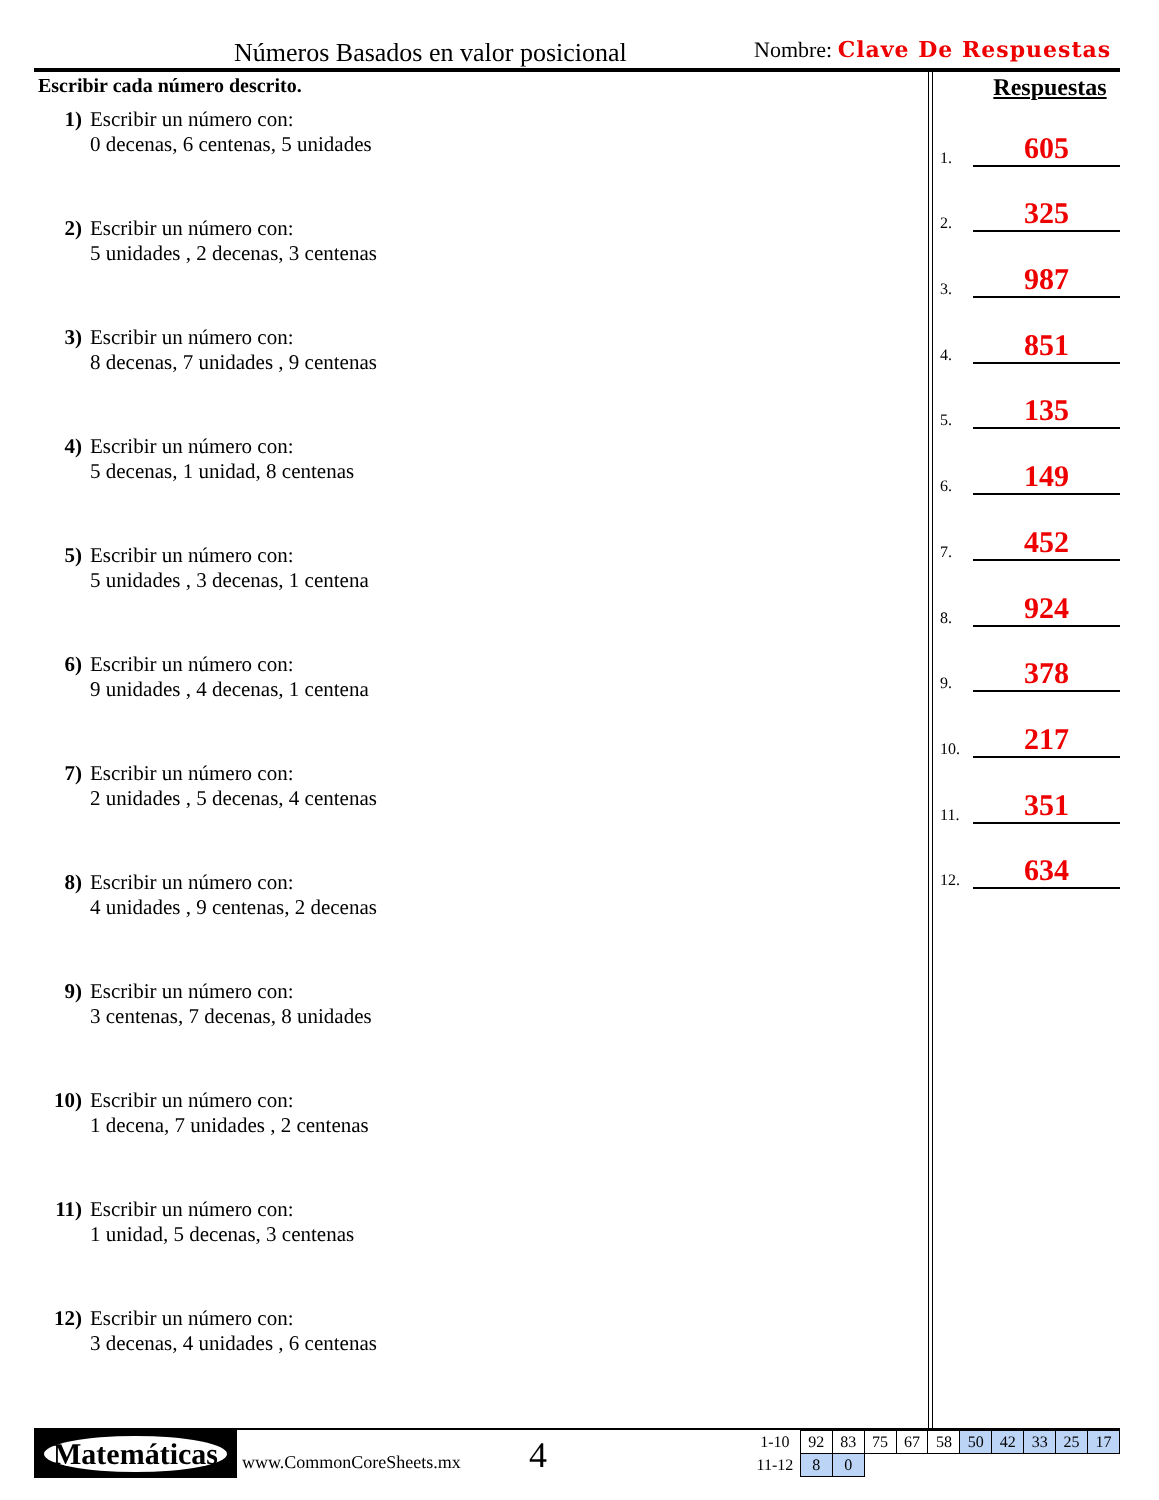Números Basados en valor posicional
Nombre: Clave De Respuestas
Escribir cada número descrito.
1) Escribir un número con:
0 decenas, 6 centenas, 5 unidades
2) Escribir un número con:
5 unidades , 2 decenas, 3 centenas
3) Escribir un número con:
8 decenas, 7 unidades , 9 centenas
4) Escribir un número con:
5 decenas, 1 unidad, 8 centenas
5) Escribir un número con:
5 unidades , 3 decenas, 1 centena
6) Escribir un número con:
9 unidades , 4 decenas, 1 centena
7) Escribir un número con:
2 unidades , 5 decenas, 4 centenas
8) Escribir un número con:
4 unidades , 9 centenas, 2 decenas
9) Escribir un número con:
3 centenas, 7 decenas, 8 unidades
10) Escribir un número con:
1 decena, 7 unidades , 2 centenas
11) Escribir un número con:
1 unidad, 5 decenas, 3 centenas
12) Escribir un número con:
3 decenas, 4 unidades , 6 centenas
Respuestas
1. 605
2. 325
3. 987
4. 851
5. 135
6. 149
7. 452
8. 924
9. 378
10. 217
11. 351
12. 634
Matemáticas
www.CommonCoreSheets.mx 4
| 1-10 | 92 | 83 | 75 | 67 | 58 | 50 | 42 | 33 | 25 | 17 |
| 11-12 | 8 | 0 | | | | | | | | |